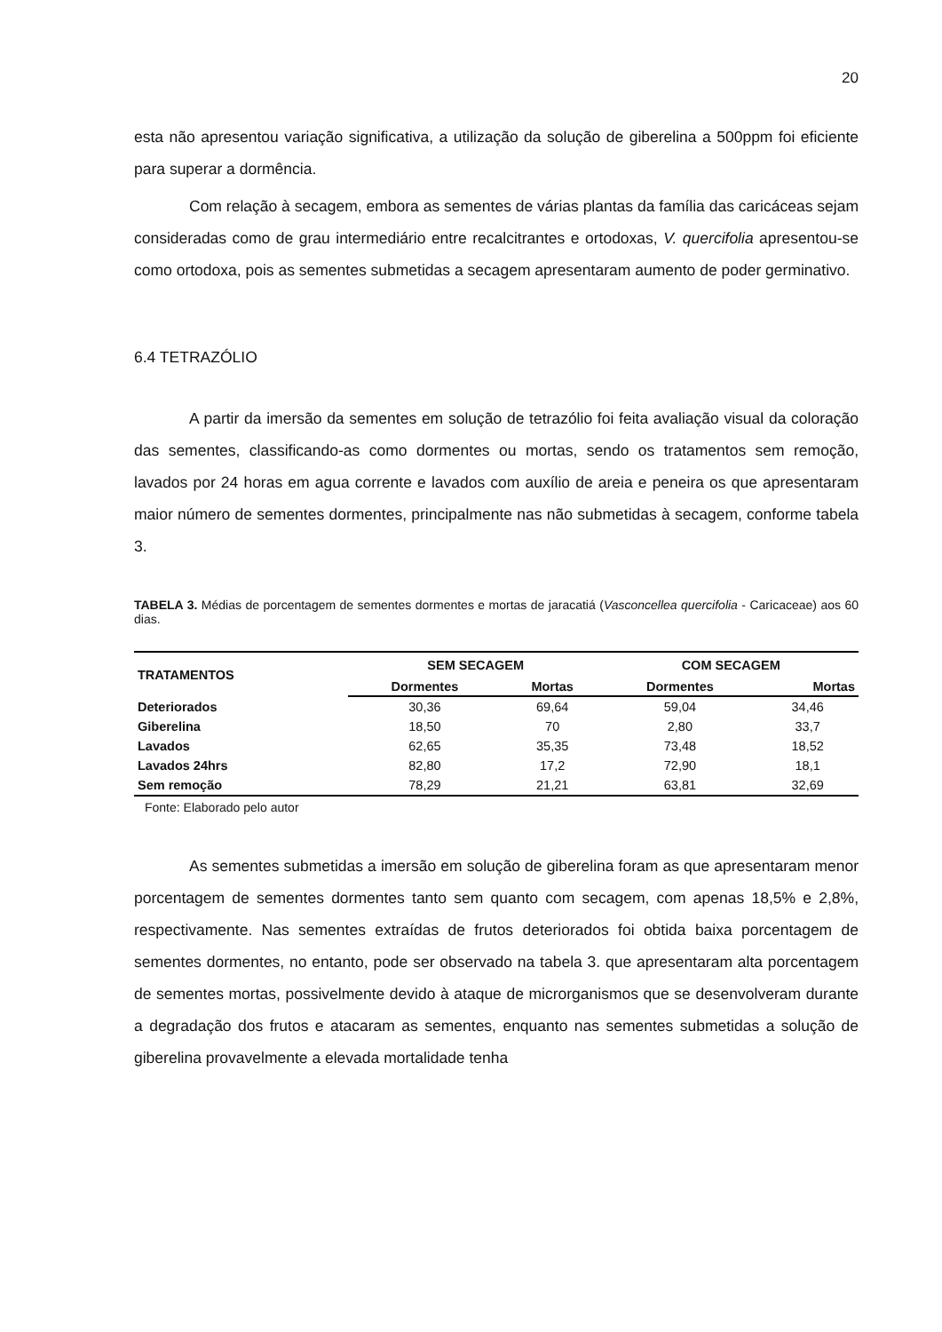20
esta não apresentou variação significativa, a utilização da solução de giberelina a 500ppm foi eficiente para superar a dormência.
Com relação à secagem, embora as sementes de várias plantas da família das caricáceas sejam consideradas como de grau intermediário entre recalcitrantes e ortodoxas, V. quercifolia apresentou-se como ortodoxa, pois as sementes submetidas a secagem apresentaram aumento de poder germinativo.
6.4 TETRAZÓLIO
A partir da imersão da sementes em solução de tetrazólio foi feita avaliação visual da coloração das sementes, classificando-as como dormentes ou mortas, sendo os tratamentos sem remoção, lavados por 24 horas em agua corrente e lavados com auxílio de areia e peneira os que apresentaram maior número de sementes dormentes, principalmente nas não submetidas à secagem, conforme tabela 3.
TABELA 3. Médias de porcentagem de sementes dormentes e mortas de jaracatiá (Vasconcellea quercifolia - Caricaceae) aos 60 dias.
| TRATAMENTOS | SEM SECAGEM | | COM SECAGEM | |
| --- | --- | --- | --- | --- |
| | Dormentes | Mortas | Dormentes | Mortas |
| Deteriorados | 30,36 | 69,64 | 59,04 | 34,46 |
| Giberelina | 18,50 | 70 | 2,80 | 33,7 |
| Lavados | 62,65 | 35,35 | 73,48 | 18,52 |
| Lavados 24hrs | 82,80 | 17,2 | 72,90 | 18,1 |
| Sem remoção | 78,29 | 21,21 | 63,81 | 32,69 |
Fonte: Elaborado pelo autor
As sementes submetidas a imersão em solução de giberelina foram as que apresentaram menor porcentagem de sementes dormentes tanto sem quanto com secagem, com apenas 18,5% e 2,8%, respectivamente. Nas sementes extraídas de frutos deteriorados foi obtida baixa porcentagem de sementes dormentes, no entanto, pode ser observado na tabela 3. que apresentaram alta porcentagem de sementes mortas, possivelmente devido à ataque de microrganismos que se desenvolveram durante a degradação dos frutos e atacaram as sementes, enquanto nas sementes submetidas a solução de giberelina provavelmente a elevada mortalidade tenha